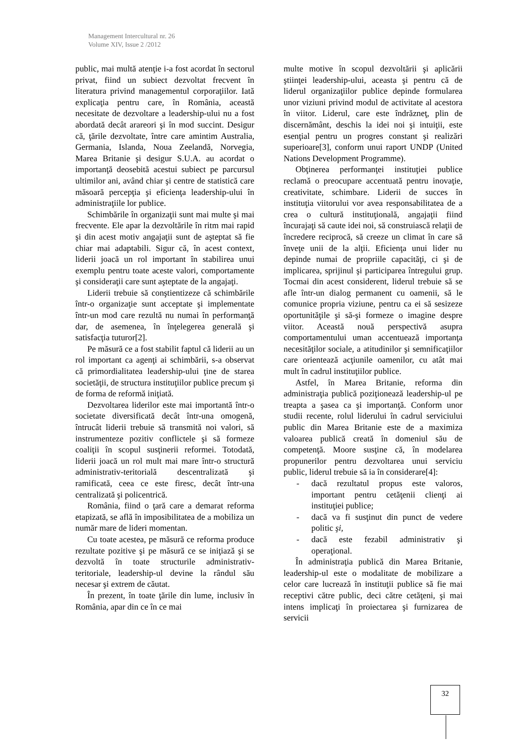Management Intercultural nr. 26
Volume XIV, Issue 2 /2012
public, mai multă atenţie i-a fost acordat în sectorul privat, fiind un subiect dezvoltat frecvent în literatura privind managementul corporaţiilor. Iată explicaţia pentru care, în România, această necesitate de dezvoltare a leadership-ului nu a fost abordată decât arareori şi în mod succint. Desigur că, ţările dezvoltate, între care amintim Australia, Germania, Islanda, Noua Zeelandă, Norvegia, Marea Britanie şi desigur S.U.A. au acordat o importanţă deosebită acestui subiect pe parcursul ultimilor ani, având chiar şi centre de statistică care măsoară percepţia şi eficienţa leadership-ului în administraţiile lor publice.
Schimbările în organizaţii sunt mai multe şi mai frecvente. Ele apar la dezvoltările în ritm mai rapid şi din acest motiv angajaţii sunt de aşteptat să fie chiar mai adaptabili. Sigur că, în acest context, liderii joacă un rol important în stabilirea unui exemplu pentru toate aceste valori, comportamente şi consideraţii care sunt aşteptate de la angajaţi.
Liderii trebuie să conştientizeze că schimbările într-o organizaţie sunt acceptate şi implementate într-un mod care rezultă nu numai în performanţă dar, de asemenea, în înţelegerea generală şi satisfacţia tuturor[2].
Pe măsură ce a fost stabilit faptul că liderii au un rol important ca agenţi ai schimbării, s-a observat că primordialitatea leadership-ului ţine de starea societăţii, de structura instituţiilor publice precum şi de forma de reformă iniţiată.
Dezvoltarea liderilor este mai importantă într-o societate diversificată decât într-una omogenă, întrucât liderii trebuie să transmită noi valori, să instrumenteze pozitiv conflictele şi să formeze coaliţii în scopul susţinerii reformei. Totodată, liderii joacă un rol mult mai mare într-o structură administrativ-teritorială descentralizată şi ramificată, ceea ce este firesc, decât într-una centralizată şi policentrică.
România, fiind o ţară care a demarat reforma etapizată, se află în imposibilitatea de a mobiliza un număr mare de lideri momentan.
Cu toate acestea, pe măsură ce reforma produce rezultate pozitive şi pe măsură ce se iniţiază şi se dezvoltă în toate structurile administrativ-teritoriale, leadership-ul devine la rândul său necesar şi extrem de căutat.
În prezent, în toate ţările din lume, inclusiv în România, apar din ce în ce mai
multe motive în scopul dezvoltării şi aplicării ştiinţei leadership-ului, aceasta şi pentru că de liderul organizaţiilor publice depinde formularea unor viziuni privind modul de activitate al acestora în viitor. Liderul, care este îndrăzneţ, plin de discernământ, deschis la idei noi şi intuiţii, este esenţial pentru un progres constant şi realizări superioare[3], conform unui raport UNDP (United Nations Development Programme).
Obţinerea performanţei instituţiei publice reclamă o preocupare accentuată pentru inovaţie, creativitate, schimbare. Liderii de succes în instituţia viitorului vor avea responsabilitatea de a crea o cultură instituţională, angajaţii fiind încurajaţi să caute idei noi, să construiască relaţii de încredere reciprocă, să creeze un climat în care să înveţe unii de la alţii. Eficienţa unui lider nu depinde numai de propriile capacităţi, ci şi de implicarea, sprijinul şi participarea întregului grup. Tocmai din acest considerent, liderul trebuie să se afle într-un dialog permanent cu oamenii, să le comunice propria viziune, pentru ca ei să sesizeze oportunităţile şi să-şi formeze o imagine despre viitor. Această nouă perspectivă asupra comportamentului uman accentuează importanţa necesităţilor sociale, a atitudinilor şi semnificaţiilor care orientează acţiunile oamenilor, cu atât mai mult în cadrul instituţiilor publice.
Astfel, în Marea Britanie, reforma din administraţia publică poziţionează leadership-ul pe treapta a şasea ca şi importanţă. Conform unor studii recente, rolul liderului în cadrul serviciului public din Marea Britanie este de a maximiza valoarea publică creată în domeniul său de competenţă. Moore susţine că, în modelarea propunerilor pentru dezvoltarea unui serviciu public, liderul trebuie să ia în considerare[4]:
- dacă rezultatul propus este valoros, important pentru cetăţenii clienţi ai instituţiei publice;
- dacă va fi susţinut din punct de vedere politic şi,
- dacă este fezabil administrativ şi operaţional.
În administraţia publică din Marea Britanie, leadership-ul este o modalitate de mobilizare a celor care lucrează în instituţii publice să fie mai receptivi către public, deci către cetăţeni, şi mai intens implicaţi în proiectarea şi furnizarea de servicii
32